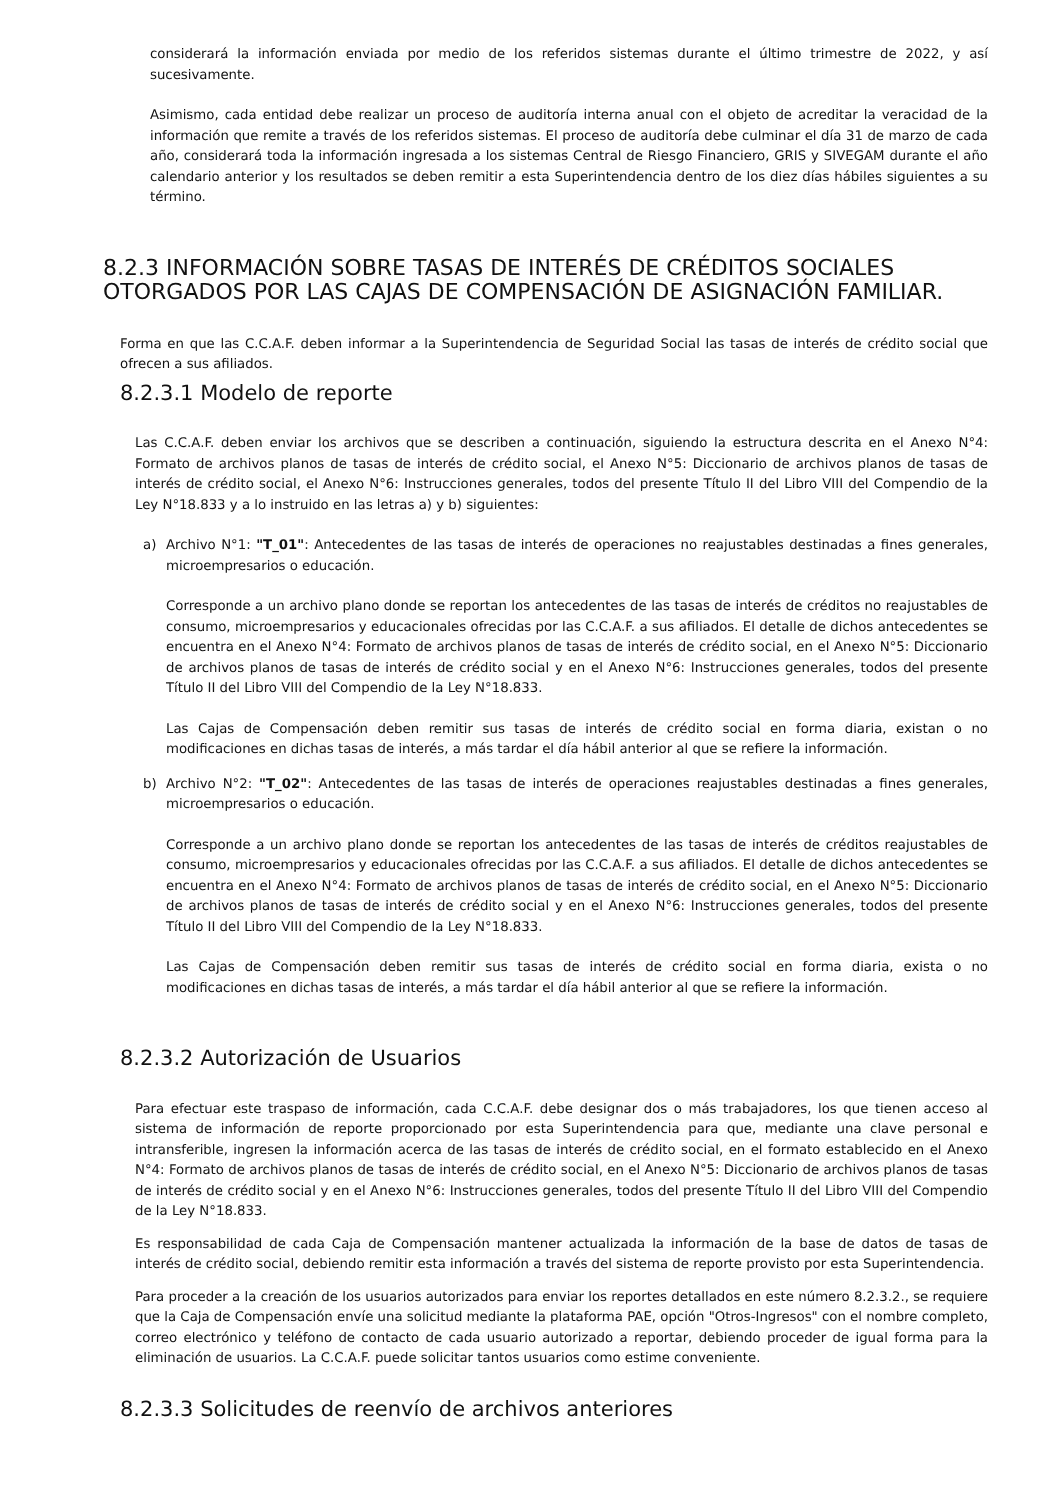considerará la información enviada por medio de los referidos sistemas durante el último trimestre de 2022, y así sucesivamente.
Asimismo, cada entidad debe realizar un proceso de auditoría interna anual con el objeto de acreditar la veracidad de la información que remite a través de los referidos sistemas. El proceso de auditoría debe culminar el día 31 de marzo de cada año, considerará toda la información ingresada a los sistemas Central de Riesgo Financiero, GRIS y SIVEGAM durante el año calendario anterior y los resultados se deben remitir a esta Superintendencia dentro de los diez días hábiles siguientes a su término.
8.2.3 INFORMACIÓN SOBRE TASAS DE INTERÉS DE CRÉDITOS SOCIALES OTORGADOS POR LAS CAJAS DE COMPENSACIÓN DE ASIGNACIÓN FAMILIAR.
Forma en que las C.C.A.F. deben informar a la Superintendencia de Seguridad Social las tasas de interés de crédito social que ofrecen a sus afiliados.
8.2.3.1 Modelo de reporte
Las C.C.A.F. deben enviar los archivos que se describen a continuación, siguiendo la estructura descrita en el Anexo N°4: Formato de archivos planos de tasas de interés de crédito social, el Anexo N°5: Diccionario de archivos planos de tasas de interés de crédito social, el Anexo N°6: Instrucciones generales, todos del presente Título II del Libro VIII del Compendio de la Ley N°18.833 y a lo instruido en las letras a) y b) siguientes:
a) Archivo N°1: "T_01": Antecedentes de las tasas de interés de operaciones no reajustables destinadas a fines generales, microempresarios o educación.
Corresponde a un archivo plano donde se reportan los antecedentes de las tasas de interés de créditos no reajustables de consumo, microempresarios y educacionales ofrecidas por las C.C.A.F. a sus afiliados. El detalle de dichos antecedentes se encuentra en el Anexo N°4: Formato de archivos planos de tasas de interés de crédito social, en el Anexo N°5: Diccionario de archivos planos de tasas de interés de crédito social y en el Anexo N°6: Instrucciones generales, todos del presente Título II del Libro VIII del Compendio de la Ley N°18.833.
Las Cajas de Compensación deben remitir sus tasas de interés de crédito social en forma diaria, existan o no modificaciones en dichas tasas de interés, a más tardar el día hábil anterior al que se refiere la información.
b) Archivo N°2: "T_02": Antecedentes de las tasas de interés de operaciones reajustables destinadas a fines generales, microempresarios o educación.
Corresponde a un archivo plano donde se reportan los antecedentes de las tasas de interés de créditos reajustables de consumo, microempresarios y educacionales ofrecidas por las C.C.A.F. a sus afiliados. El detalle de dichos antecedentes se encuentra en el Anexo N°4: Formato de archivos planos de tasas de interés de crédito social, en el Anexo N°5: Diccionario de archivos planos de tasas de interés de crédito social y en el Anexo N°6: Instrucciones generales, todos del presente Título II del Libro VIII del Compendio de la Ley N°18.833.
Las Cajas de Compensación deben remitir sus tasas de interés de crédito social en forma diaria, exista o no modificaciones en dichas tasas de interés, a más tardar el día hábil anterior al que se refiere la información.
8.2.3.2 Autorización de Usuarios
Para efectuar este traspaso de información, cada C.C.A.F. debe designar dos o más trabajadores, los que tienen acceso al sistema de información de reporte proporcionado por esta Superintendencia para que, mediante una clave personal e intransferible, ingresen la información acerca de las tasas de interés de crédito social, en el formato establecido en el Anexo N°4: Formato de archivos planos de tasas de interés de crédito social, en el Anexo N°5: Diccionario de archivos planos de tasas de interés de crédito social y en el Anexo N°6: Instrucciones generales, todos del presente Título II del Libro VIII del Compendio de la Ley N°18.833.
Es responsabilidad de cada Caja de Compensación mantener actualizada la información de la base de datos de tasas de interés de crédito social, debiendo remitir esta información a través del sistema de reporte provisto por esta Superintendencia.
Para proceder a la creación de los usuarios autorizados para enviar los reportes detallados en este número 8.2.3.2., se requiere que la Caja de Compensación envíe una solicitud mediante la plataforma PAE, opción "Otros-Ingresos" con el nombre completo, correo electrónico y teléfono de contacto de cada usuario autorizado a reportar, debiendo proceder de igual forma para la eliminación de usuarios. La C.C.A.F. puede solicitar tantos usuarios como estime conveniente.
8.2.3.3 Solicitudes de reenvío de archivos anteriores